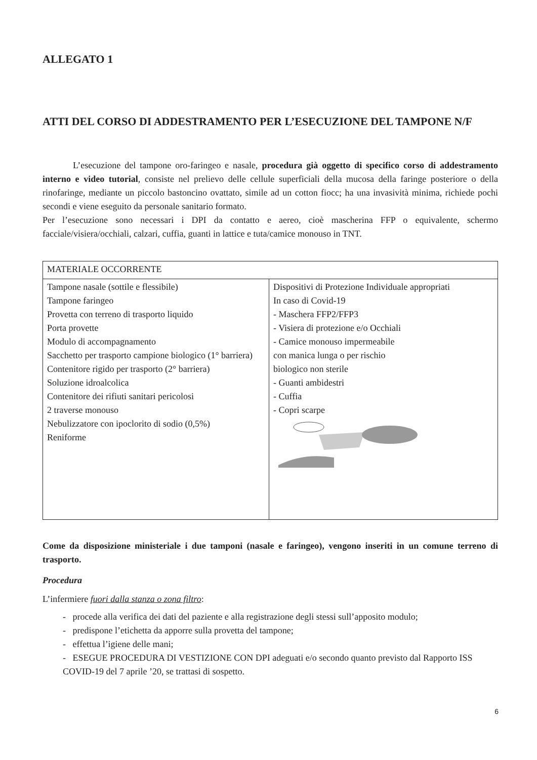ALLEGATO 1
ATTI DEL CORSO DI ADDESTRAMENTO PER L’ESECUZIONE DEL TAMPONE N/F
L’esecuzione del tampone oro-faringeo e nasale, procedura già oggetto di specifico corso di addestramento interno e video tutorial, consiste nel prelievo delle cellule superficiali della mucosa della faringe posteriore o della rinofaringe, mediante un piccolo bastoncino ovattato, simile ad un cotton fiocc; ha una invasività minima, richiede pochi secondi e viene eseguito da personale sanitario formato.
Per l’esecuzione sono necessari i DPI da contatto e aereo, cioè mascherina FFP o equivalente, schermo facciale/visiera/occhiali, calzari, cuffia, guanti in lattice e tuta/camice monouso in TNT.
| MATERIALE OCCORRENTE | |
| Tampone nasale (sottile e flessibile) Tampone faringeo Provetta con terreno di trasporto liquido Porta provette Modulo di accompagnamento Sacchetto per trasporto campione biologico (1° barriera) Contenitore rigido per trasporto (2° barriera) Soluzione idroalcolica Contenitore dei rifiuti sanitari pericolosi 2 traverse monouso Nebulizzatore con ipoclorito di sodio (0,5%) Reniforme | Dispositivi di Protezione Individuale appropriati In caso di Covid-19 - Maschera FFP2/FFP3 - Visiera di protezione e/o Occhiali - Camice monouso impermeabile con manica lunga o per rischio biologico non sterile - Guanti ambidestri - Cuffia - Copri scarpe |
Come da disposizione ministeriale i due tamponi (nasale e faringeo), vengono inseriti in un comune terreno di trasporto.
Procedura
L’infermiere fuori dalla stanza o zona filtro:
- procede alla verifica dei dati del paziente e alla registrazione degli stessi sull’apposito modulo;
- predispone l’etichetta da apporre sulla provetta del tampone;
- effettua l’igiene delle mani;
- ESEGUE PROCEDURA DI VESTIZIONE CON DPI adeguati e/o secondo quanto previsto dal Rapporto ISS COVID-19 del 7 aprile ’20, se trattasi di sospetto.
6